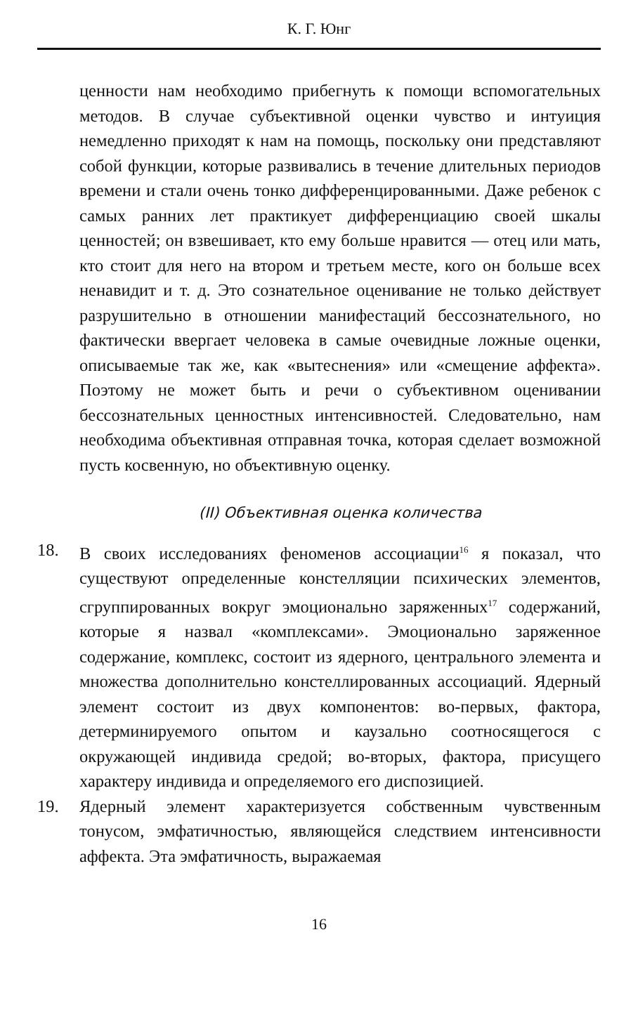К. Г. Юнг
ценности нам необходимо прибегнуть к помощи вспомогательных методов. В случае субъективной оценки чувство и интуиция немедленно приходят к нам на помощь, поскольку они представляют собой функции, которые развивались в течение длительных периодов времени и стали очень тонко дифференцированными. Даже ребенок с самых ранних лет практикует дифференциацию своей шкалы ценностей; он взвешивает, кто ему больше нравится — отец или мать, кто стоит для него на втором и третьем месте, кого он больше всех ненавидит и т. д. Это сознательное оценивание не только действует разрушительно в отношении манифестаций бессознательного, но фактически ввергает человека в самые очевидные ложные оценки, описываемые так же, как «вытеснения» или «смещение аффекта». Поэтому не может быть и речи о субъективном оценивании бессознательных ценностных интенсивностей. Следовательно, нам необходима объективная отправная точка, которая сделает возможной пусть косвенную, но объективную оценку.
(II) Объективная оценка количества
18. В своих исследованиях феноменов ассоциации<sup>16</sup> я показал, что существуют определенные констелляции психических элементов, сгруппированных вокруг эмоционально заряженных<sup>17</sup> содержаний, которые я назвал «комплексами». Эмоционально заряженное содержание, комплекс, состоит из ядерного, центрального элемента и множества дополнительно констеллированных ассоциаций. Ядерный элемент состоит из двух компонентов: во-первых, фактора, детерминируемого опытом и каузально соотносящегося с окружающей индивида средой; во-вторых, фактора, присущего характеру индивида и определяемого его диспозицией.
19. Ядерный элемент характеризуется собственным чувственным тонусом, эмфатичностью, являющейся следствием интенсивности аффекта. Эта эмфатичность, выражаемая
16